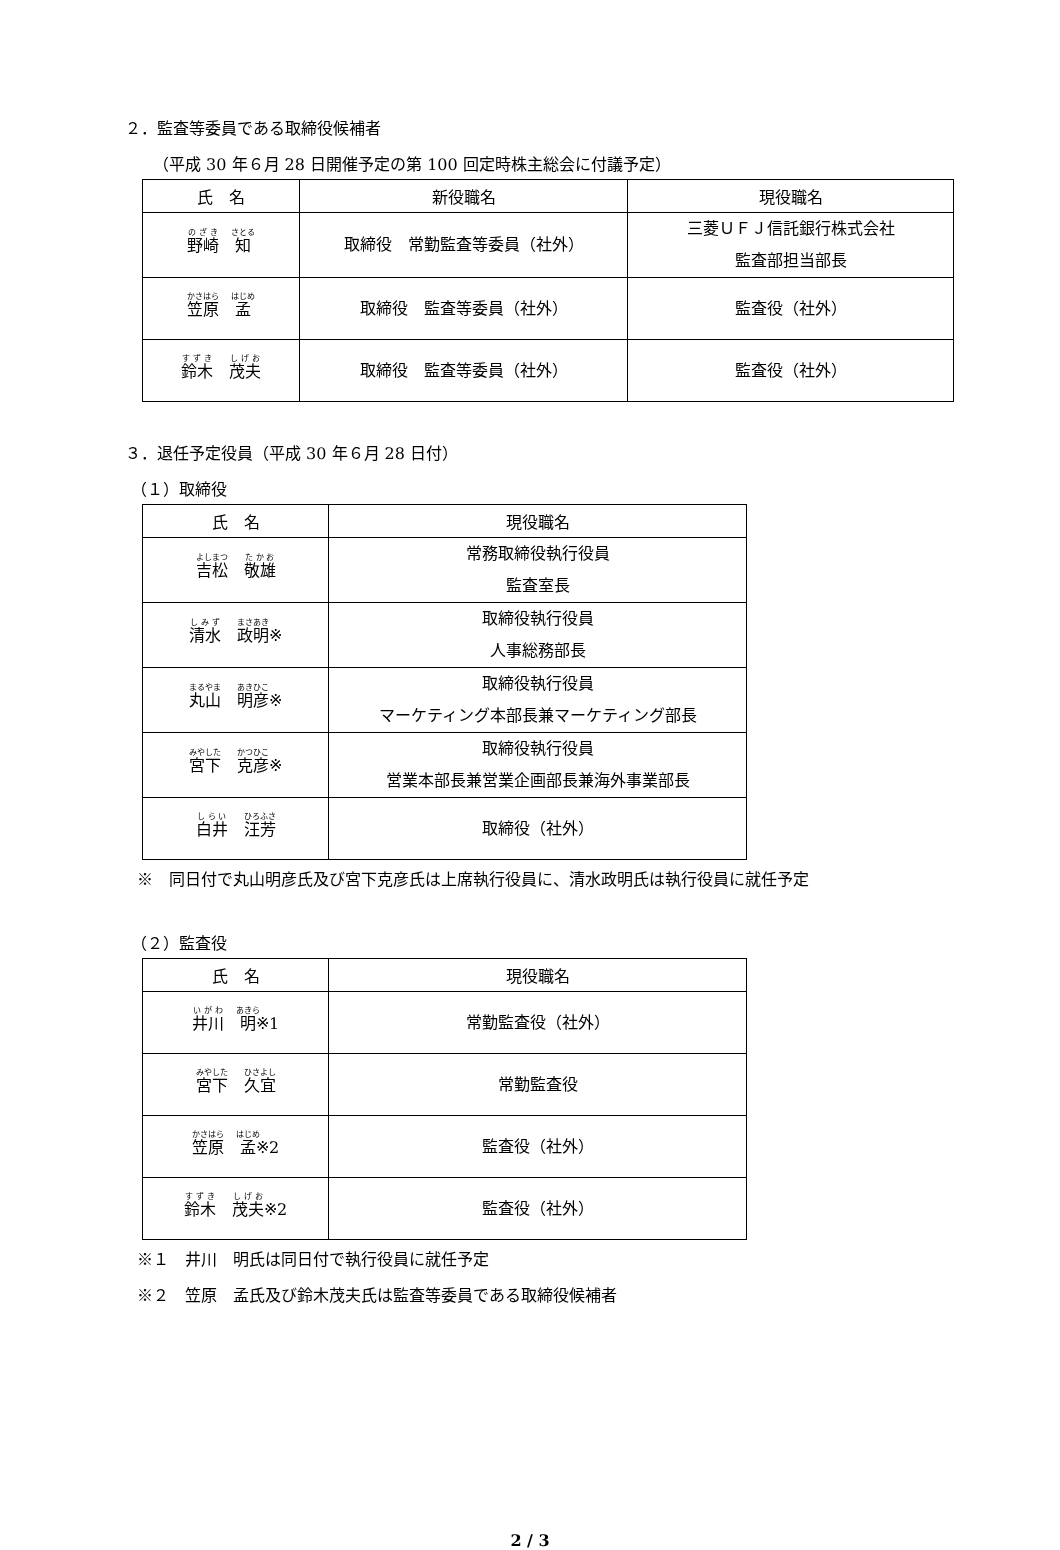２．監査等委員である取締役候補者
（平成 30 年６月 28 日開催予定の第 100 回定時株主総会に付議予定）
| 氏 名 | 新役職名 | 現役職名 |
| --- | --- | --- |
| 野崎 知 | 取締役 常勤監査等委員（社外） | 三菱ＵＦＪ信託銀行株式会社 監査部担当部長 |
| 笠原 孟 | 取締役 監査等委員（社外） | 監査役（社外） |
| 鈴木 茂夫 | 取締役 監査等委員（社外） | 監査役（社外） |
３．退任予定役員（平成 30 年６月 28 日付）
（１）取締役
| 氏 名 | 現役職名 |
| --- | --- |
| 吉松 敬雄 | 常務取締役執行役員 監査室長 |
| 清水 政明 ※ | 取締役執行役員 人事総務部長 |
| 丸山 明彦 ※ | 取締役執行役員 マーケティング本部長兼マーケティング部長 |
| 宮下 克彦 ※ | 取締役執行役員 営業本部長兼営業企画部長兼海外事業部長 |
| 白井 汪芳 | 取締役（社外） |
※　同日付で丸山明彦氏及び宮下克彦氏は上席執行役員に、清水政明氏は執行役員に就任予定
（２）監査役
| 氏 名 | 現役職名 |
| --- | --- |
| 井川 明 ※1 | 常勤監査役（社外） |
| 宮下 久宜 | 常勤監査役 |
| 笠原 孟 ※2 | 監査役（社外） |
| 鈴木 茂夫 ※2 | 監査役（社外） |
※１　井川　明氏は同日付で執行役員に就任予定
※２　笠原　孟氏及び鈴木茂夫氏は監査等委員である取締役候補者
2 / 3